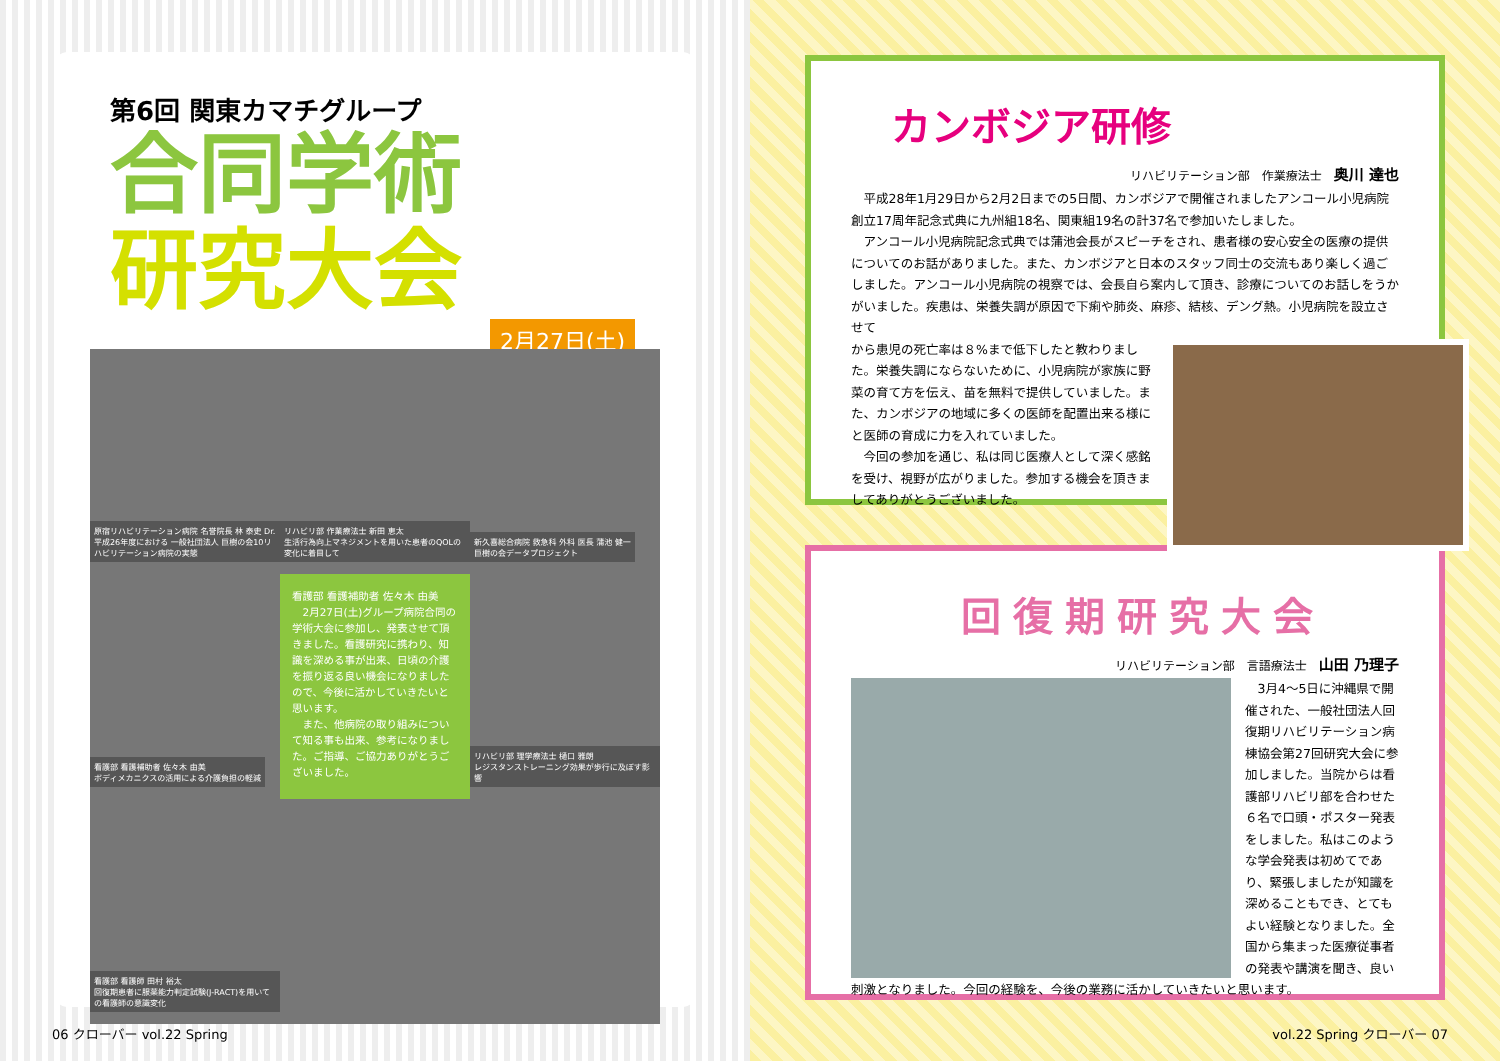第6回 関東カマチグループ
合同学術
研究大会
2月27日(土)
原宿リハビリテーション病院 名誉院長 林 泰史 Dr.
平成26年度における 一般社団法人 巨樹の会10リハビリテーション病院の実態
リハビリ部 作業療法士 新田 恵太
生活行為向上マネジメントを用いた患者のQOLの変化に着目して
新久喜総合病院 救急科 外科 医長 蒲池 健一
巨樹の会データプロジェクト
看護部 看護補助者 佐々木 由美
ボディメカニクスの活用による介護負担の軽減
看護部 看護補助者 佐々木 由美
　2月27日(土)グループ病院合同の学術大会に参加し、発表させて頂きました。看護研究に携わり、知識を深める事が出来、日頃の介護を振り返る良い機会になりましたので、今後に活かしていきたいと思います。
　また、他病院の取り組みについて知る事も出来、参考になりました。ご指導、ご協力ありがとうございました。
リハビリ部 理学療法士 樋口 雅朗
レジスタンストレーニング効果が歩行に及ぼす影響
看護部 看護師 田村 裕太
回復期患者に服薬能力判定試験(J-RACT)を用いての看護師の意識変化
06 クローバー vol.22 Spring
カンボジア研修
リハビリテーション部　作業療法士　奥川 達也
　平成28年1月29日から2月2日までの5日間、カンボジアで開催されましたアンコール小児病院創立17周年記念式典に九州組18名、関東組19名の計37名で参加いたしました。
　アンコール小児病院記念式典では蒲池会長がスピーチをされ、患者様の安心安全の医療の提供についてのお話がありました。また、カンボジアと日本のスタッフ同士の交流もあり楽しく過ごしました。アンコール小児病院の視察では、会長自ら案内して頂き、診療についてのお話しをうかがいました。疾患は、栄養失調が原因で下痢や肺炎、麻疹、結核、デング熱。小児病院を設立させて
から患児の死亡率は８%まで低下したと教わりました。栄養失調にならないために、小児病院が家族に野菜の育て方を伝え、苗を無料で提供していました。また、カンボジアの地域に多くの医師を配置出来る様にと医師の育成に力を入れていました。
　今回の参加を通じ、私は同じ医療人として深く感銘を受け、視野が広がりました。参加する機会を頂きましてありがとうございました。
回復期研究大会
リハビリテーション部　言語療法士　山田 乃理子
　3月4～5日に沖縄県で開催された、一般社団法人回復期リハビリテーション病棟協会第27回研究大会に参加しました。当院からは看護部リハビリ部を合わせた６名で口頭・ポスター発表をしました。私はこのような学会発表は初めてであり、緊張しましたが知識を深めることもでき、とてもよい経験となりました。全国から集まった医療従事者の発表や講演を聞き、良い刺激となりました。今回の経験を、今後の業務に活かしていきたいと思います。
vol.22 Spring クローバー 07